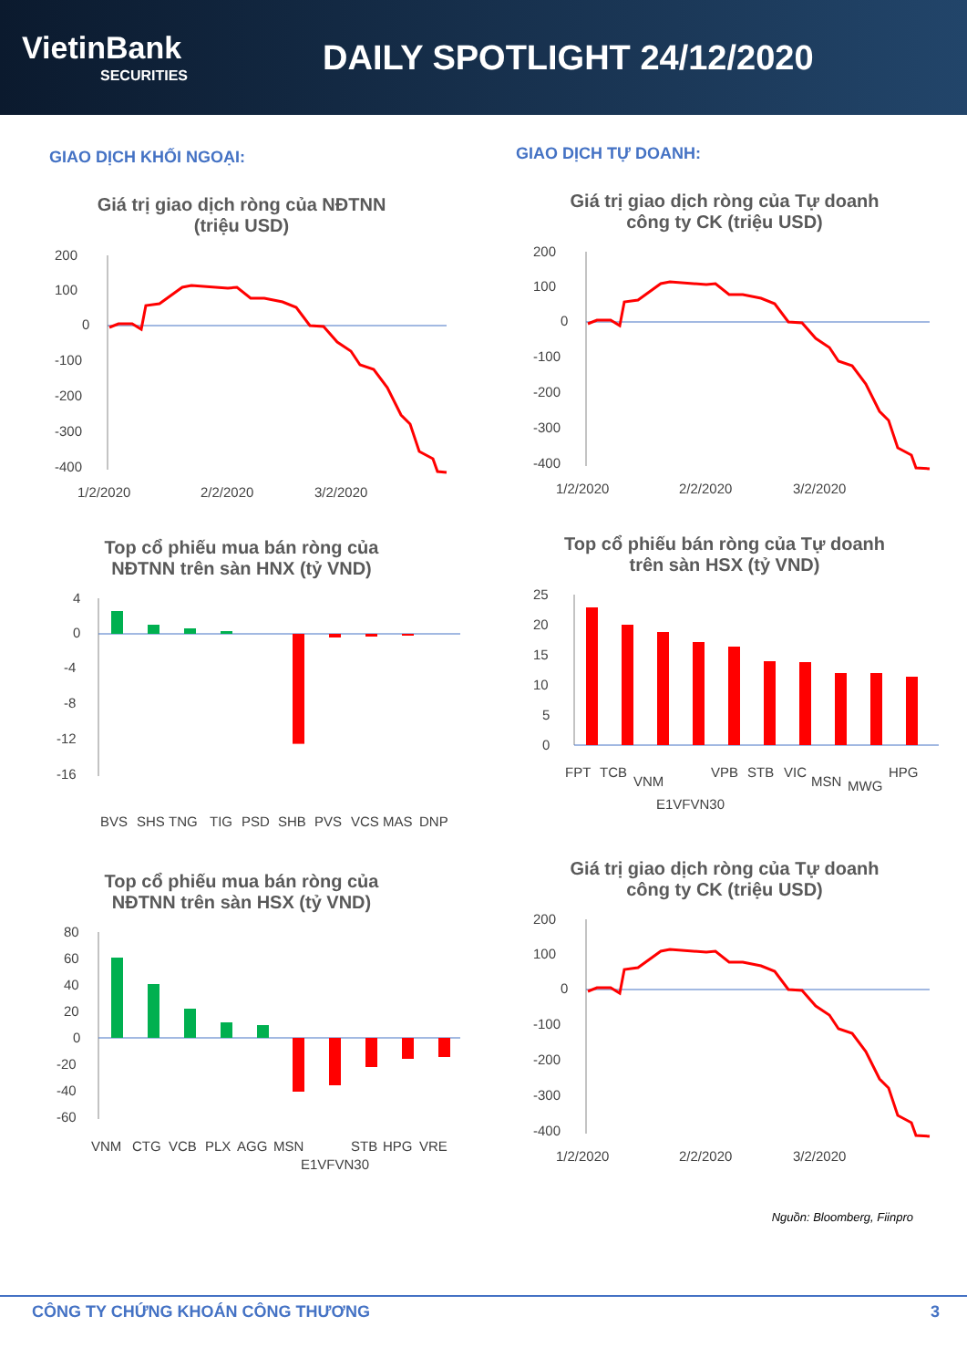VietinBank
SECURITIES
DAILY SPOTLIGHT 24/12/2020
GIAO DỊCH KHỐI NGOẠI:
Giá trị giao dịch ròng của NĐTNN
(triệu USD)
200
100
0
-100
-200
-300
-400
1/2/2020
2/2/2020
3/2/2020
Top cổ phiếu mua bán ròng của
NĐTNN trên sàn HNX (tỷ VND)
4
0
-4
-8
-12
-16
BVS
SHS
TNG
TIG
PSD
SHB
PVS
VCS
MAS
DNP
Top cổ phiếu mua bán ròng của
NĐTNN trên sàn HSX (tỷ VND)
80
60
40
20
0
-20
-40
-60
VNM
CTG
VCB
PLX
AGG
MSN
E1VFVN30
STB
HPG
VRE
GIAO DỊCH TỰ DOANH:
Giá trị giao dịch ròng của Tự doanh
công ty CK (triệu USD)
200
100
0
-100
-200
-300
-400
1/2/2020
2/2/2020
3/2/2020
Top cổ phiếu bán ròng của Tự doanh
trên sàn HSX (tỷ VND)
25
20
15
10
5
0
FPT
TCB
VNM
E1VFVN30
VPB
STB
VIC
MSN
MWG
HPG
Giá trị giao dịch ròng của Tự doanh
công ty CK (triệu USD)
200
100
0
-100
-200
-300
-400
1/2/2020
2/2/2020
3/2/2020
Nguồn: Bloomberg, Fiinpro
CÔNG TY CHỨNG KHOÁN CÔNG THƯƠNG 3